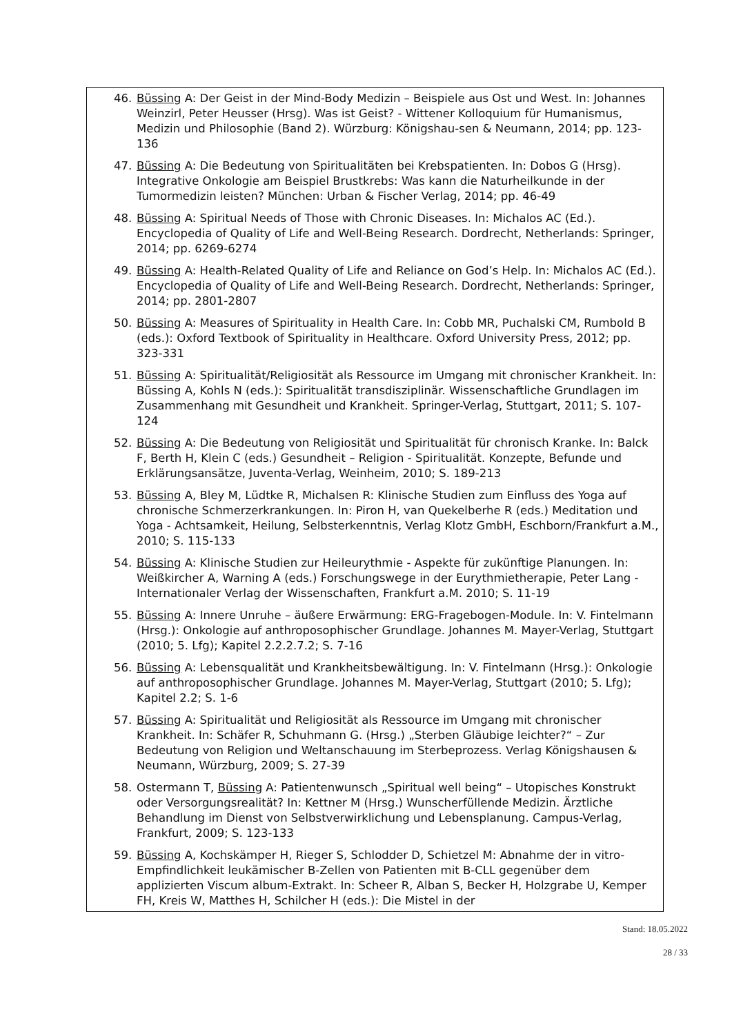46. Büssing A: Der Geist in der Mind-Body Medizin – Beispiele aus Ost und West. In: Johannes Weinzirl, Peter Heusser (Hrsg). Was ist Geist? - Wittener Kolloquium für Humanismus, Medizin und Philosophie (Band 2). Würzburg: Königshau-sen & Neumann, 2014; pp. 123-136
47. Büssing A: Die Bedeutung von Spiritualitäten bei Krebspatienten. In: Dobos G (Hrsg). Integrative Onkologie am Beispiel Brustkrebs: Was kann die Naturheilkunde in der Tumormedizin leisten? München: Urban & Fischer Verlag, 2014; pp. 46-49
48. Büssing A: Spiritual Needs of Those with Chronic Diseases. In: Michalos AC (Ed.). Encyclopedia of Quality of Life and Well-Being Research. Dordrecht, Netherlands: Springer, 2014; pp. 6269-6274
49. Büssing A: Health-Related Quality of Life and Reliance on God’s Help. In: Michalos AC (Ed.). Encyclopedia of Quality of Life and Well-Being Research. Dordrecht, Netherlands: Springer, 2014; pp. 2801-2807
50. Büssing A: Measures of Spirituality in Health Care. In: Cobb MR, Puchalski CM, Rumbold B (eds.): Oxford Textbook of Spirituality in Healthcare. Oxford University Press, 2012; pp. 323-331
51. Büssing A: Spiritualität/Religiosität als Ressource im Umgang mit chronischer Krankheit. In: Büssing A, Kohls N (eds.): Spiritualität transdisziplinär. Wissenschaftliche Grundlagen im Zusammenhang mit Gesundheit und Krankheit. Springer-Verlag, Stuttgart, 2011; S. 107-124
52. Büssing A: Die Bedeutung von Religiosität und Spiritualität für chronisch Kranke. In: Balck F, Berth H, Klein C (eds.) Gesundheit – Religion - Spiritualität. Konzepte, Befunde und Erklärungsansätze, Juventa-Verlag, Weinheim, 2010; S. 189-213
53. Büssing A, Bley M, Lüdtke R, Michalsen R: Klinische Studien zum Einfluss des Yoga auf chronische Schmerzerkrankungen. In: Piron H, van Quekelberhe R (eds.) Meditation und Yoga - Achtsamkeit, Heilung, Selbsterkenntnis, Verlag Klotz GmbH, Eschborn/Frankfurt a.M., 2010; S. 115-133
54. Büssing A: Klinische Studien zur Heileurythmie - Aspekte für zukünftige Planungen. In: Weißkircher A, Warning A (eds.) Forschungswege in der Eurythmietherapie, Peter Lang - Internationaler Verlag der Wissenschaften, Frankfurt a.M. 2010; S. 11-19
55. Büssing A: Innere Unruhe – äußere Erwärmung: ERG-Fragebogen-Module. In: V. Fintelmann (Hrsg.): Onkologie auf anthroposophischer Grundlage. Johannes M. Mayer-Verlag, Stuttgart (2010; 5. Lfg); Kapitel 2.2.2.7.2; S. 7-16
56. Büssing A: Lebensqualität und Krankheitsbewältigung. In: V. Fintelmann (Hrsg.): Onkologie auf anthroposophischer Grundlage. Johannes M. Mayer-Verlag, Stuttgart (2010; 5. Lfg); Kapitel 2.2; S. 1-6
57. Büssing A: Spiritualität und Religiosität als Ressource im Umgang mit chronischer Krankheit. In: Schäfer R, Schuhmann G. (Hrsg.) „Sterben Gläubige leichter?“ – Zur Bedeutung von Religion und Weltanschauung im Sterbeprozess. Verlag Königshausen & Neumann, Würzburg, 2009; S. 27-39
58. Ostermann T, Büssing A: Patientenwunsch „Spiritual well being“ – Utopisches Konstrukt oder Versorgungsrealität? In: Kettner M (Hrsg.) Wunscherfüllende Medizin. Ärztliche Behandlung im Dienst von Selbstverwirklichung und Lebensplanung. Campus-Verlag, Frankfurt, 2009; S. 123-133
59. Büssing A, Kochskämper H, Rieger S, Schlodder D, Schietzel M: Abnahme der in vitro-Empfindlichkeit leukämischer B-Zellen von Patienten mit B-CLL gegenüber dem applizierten Viscum album-Extrakt. In: Scheer R, Alban S, Becker H, Holzgrabe U, Kemper FH, Kreis W, Matthes H, Schilcher H (eds.): Die Mistel in der
Stand: 18.05.2022
28 / 33